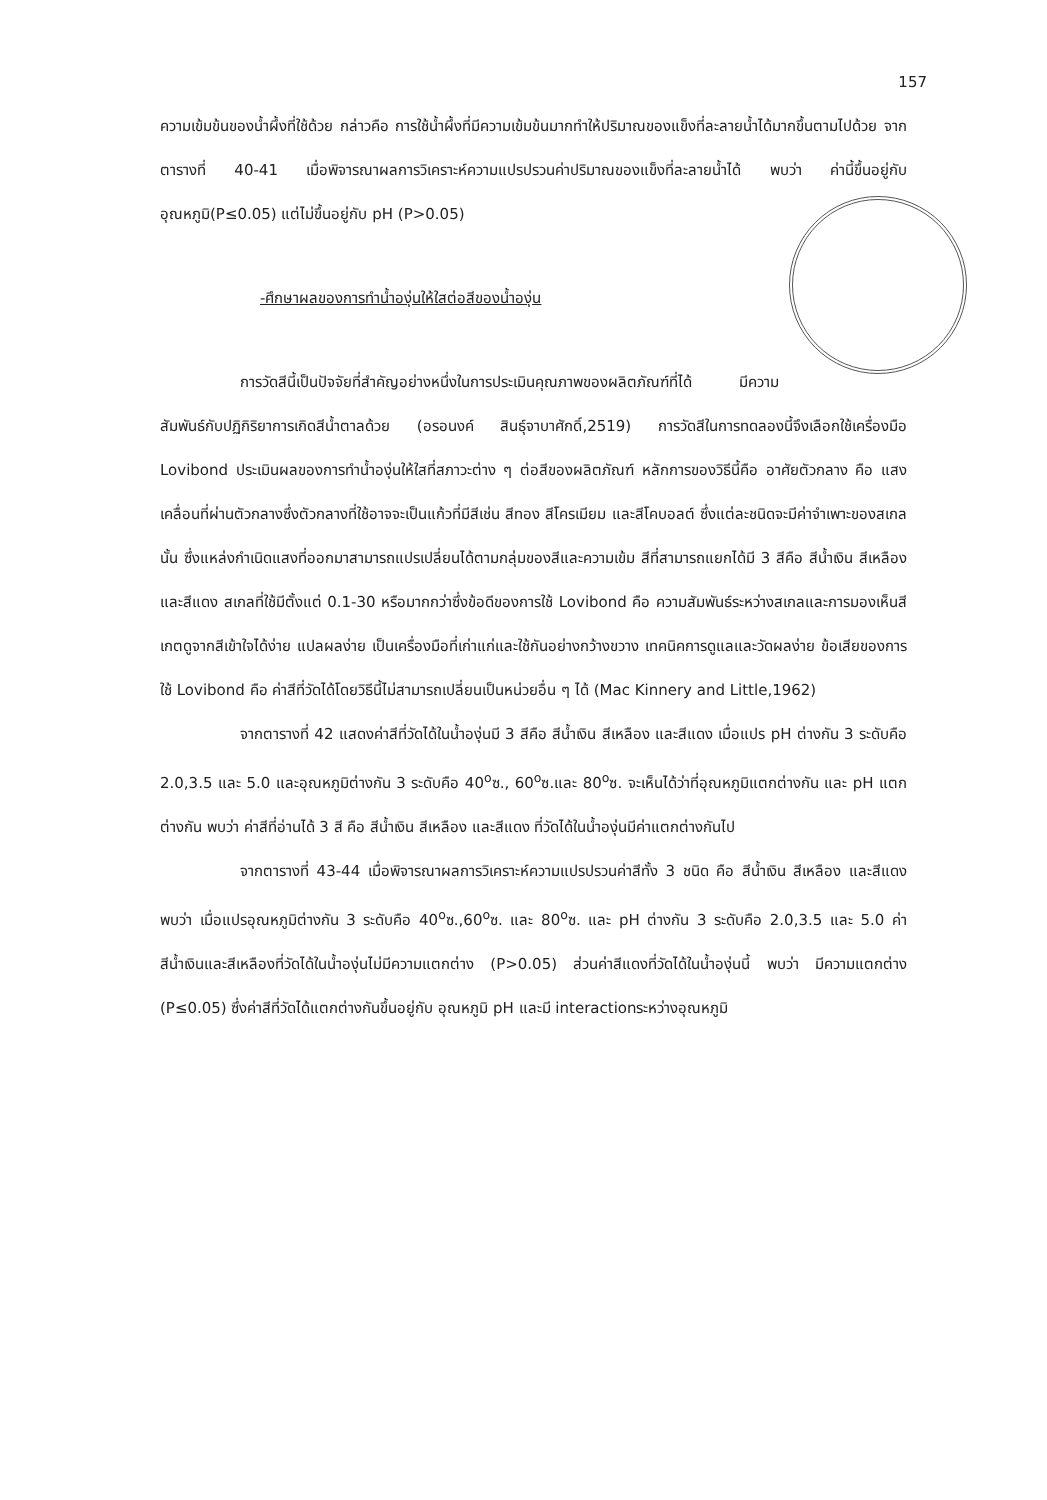157
ความเข้มข้นของน้ำผึ้งที่ใช้ด้วย กล่าวคือ การใช้น้ำผึ้งที่มีความเข้มข้นมากทำให้ปริมาณของแข็งที่ละลายน้ำได้มากขึ้นตามไปด้วย จากตารางที่ 40-41 เมื่อพิจารณาผลการวิเคราะห์ความแปรปรวนค่าปริมาณของแข็งที่ละลายน้ำได้ พบว่า ค่านี้ขึ้นอยู่กับ อุณหภูมิ(P≤0.05) แต่ไม่ขึ้นอยู่กับ pH (P>0.05)
-ศึกษาผลของการทำน้ำองุ่นให้ใสต่อสีของน้ำองุ่น
การวัดสีนี้เป็นปัจจัยที่สำคัญอย่างหนึ่งในการประเมินคุณภาพของผลิตภัณฑ์ที่ได้ มีความสัมพันธ์กับปฏิกิริยาการเกิดสีน้ำตาลด้วย (อรอนงค์ สินธุ์จาบาศักดิ์,2519) การวัดสีในการทดลองนี้จึงเลือกใช้เครื่องมือ Lovibond ประเมินผลของการทำน้ำองุ่นให้ใสที่สภาวะต่าง ๆ ต่อสีของผลิตภัณฑ์ หลักการของวิธีนี้คือ อาศัยตัวกลาง คือ แสงเคลื่อนที่ผ่านตัวกลางซึ่งตัวกลางที่ใช้อาจจะเป็นแก้วที่มีสีเช่น สีทอง สีโครเมียม และสีโคบอลต์ ซึ่งแต่ละชนิดจะมีค่าจำเพาะของสเกลนั้น ซึ่งแหล่งกำเนิดแสงที่ออกมาสามารถแปรเปลี่ยนได้ตามกลุ่มของสีและความเข้ม สีที่สามารถแยกได้มี 3 สีคือ สีน้ำเงิน สีเหลือง และสีแดง สเกลที่ใช้มีตั้งแต่ 0.1-30 หรือมากกว่าซึ่งข้อดีของการใช้ Lovibond คือ ความสัมพันธ์ระหว่างสเกลและการมองเห็นสีเกตดูจากสีเข้าใจได้ง่าย แปลผลง่าย เป็นเครื่องมือที่เก่าแก่และใช้กันอย่างกว้างขวาง เทคนิคการดูแลและวัดผลง่าย ข้อเสียของการใช้ Lovibond คือ ค่าสีที่วัดได้โดยวิธีนี้ไม่สามารถเปลี่ยนเป็นหน่วยอื่น ๆ ได้ (Mac Kinnery and Little,1962)
จากตารางที่ 42 แสดงค่าสีที่วัดได้ในน้ำองุ่นมี 3 สีคือ สีน้ำเงิน สีเหลือง และสีแดง เมื่อแปร pH ต่างกัน 3 ระดับคือ 2.0,3.5 และ 5.0 และอุณหภูมิต่างกัน 3 ระดับคือ 40<sup>o</sup>ซ., 60<sup>o</sup>ซ.และ 80<sup>o</sup>ซ. จะเห็นได้ว่าที่อุณหภูมิแตกต่างกัน และ pH แตกต่างกัน พบว่า ค่าสีที่อ่านได้ 3 สี คือ สีน้ำเงิน สีเหลือง และสีแดง ที่วัดได้ในน้ำองุ่นมีค่าแตกต่างกันไป
จากตารางที่ 43-44 เมื่อพิจารณาผลการวิเคราะห์ความแปรปรวนค่าสีทั้ง 3 ชนิด คือ สีน้ำเงิน สีเหลือง และสีแดง พบว่า เมื่อแปรอุณหภูมิต่างกัน 3 ระดับคือ 40<sup>o</sup>ซ.,60<sup>o</sup>ซ. และ 80<sup>o</sup>ซ. และ pH ต่างกัน 3 ระดับคือ 2.0,3.5 และ 5.0 ค่าสีน้ำเงินและสีเหลืองที่วัดได้ในน้ำองุ่นไม่มีความแตกต่าง (P>0.05) ส่วนค่าสีแดงที่วัดได้ในน้ำองุ่นนี้ พบว่า มีความแตกต่าง (P≤0.05) ซึ่งค่าสีที่วัดได้แตกต่างกันขึ้นอยู่กับ อุณหภูมิ pH และมี interactionระหว่างอุณหภูมิ